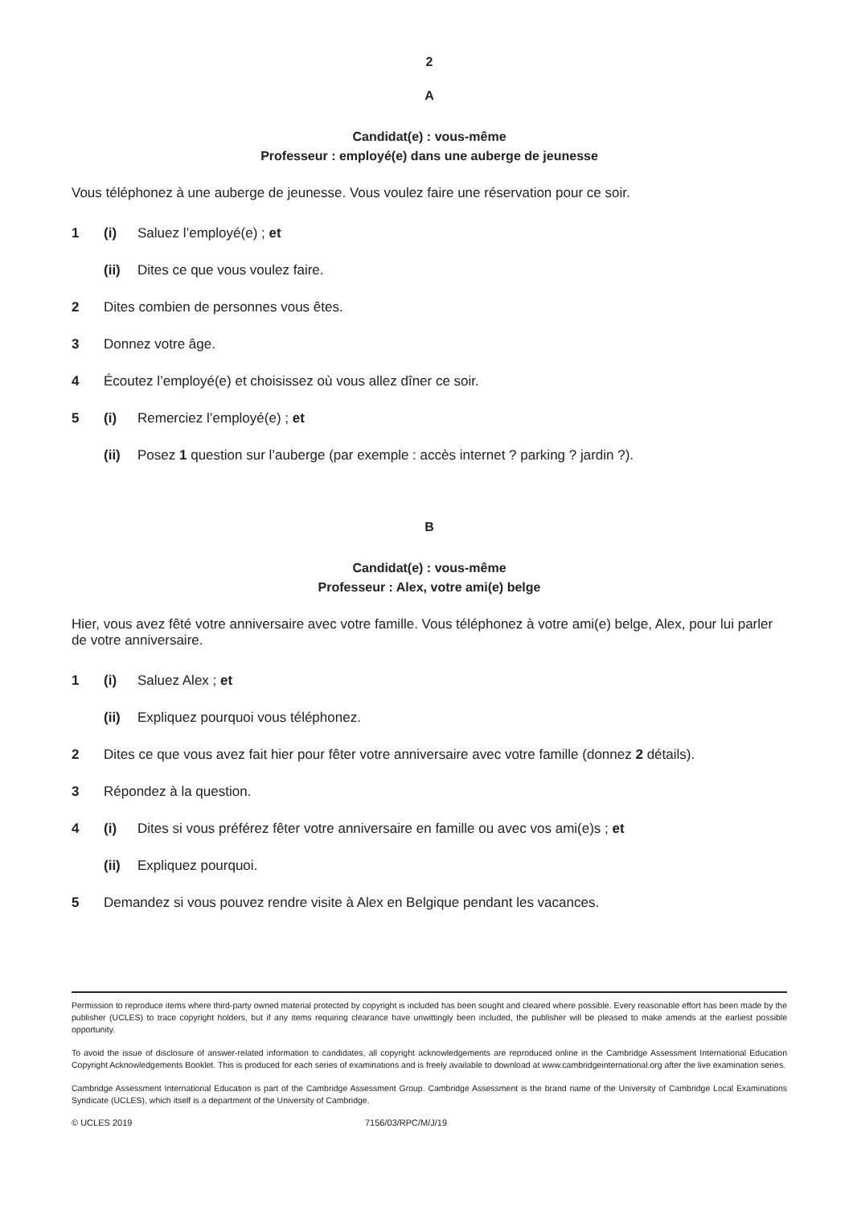2
A
Candidat(e) : vous-même
Professeur : employé(e) dans une auberge de jeunesse
Vous téléphonez à une auberge de jeunesse. Vous voulez faire une réservation pour ce soir.
1 (i) Saluez l’employé(e) ; et
(ii) Dites ce que vous voulez faire.
2 Dites combien de personnes vous êtes.
3 Donnez votre âge.
4 Écoutez l’employé(e) et choisissez où vous allez dîner ce soir.
5 (i) Remerciez l’employé(e) ; et
(ii) Posez 1 question sur l’auberge (par exemple : accès internet ? parking ? jardin ?).
B
Candidat(e) : vous-même
Professeur : Alex, votre ami(e) belge
Hier, vous avez fêté votre anniversaire avec votre famille. Vous téléphonez à votre ami(e) belge, Alex, pour lui parler de votre anniversaire.
1 (i) Saluez Alex ; et
(ii) Expliquez pourquoi vous téléphonez.
2 Dites ce que vous avez fait hier pour fêter votre anniversaire avec votre famille (donnez 2 détails).
3 Répondez à la question.
4 (i) Dites si vous préférez fêter votre anniversaire en famille ou avec vos ami(e)s ; et
(ii) Expliquez pourquoi.
5 Demandez si vous pouvez rendre visite à Alex en Belgique pendant les vacances.
Permission to reproduce items where third-party owned material protected by copyright is included has been sought and cleared where possible. Every reasonable effort has been made by the publisher (UCLES) to trace copyright holders, but if any items requiring clearance have unwittingly been included, the publisher will be pleased to make amends at the earliest possible opportunity.
To avoid the issue of disclosure of answer-related information to candidates, all copyright acknowledgements are reproduced online in the Cambridge Assessment International Education Copyright Acknowledgements Booklet. This is produced for each series of examinations and is freely available to download at www.cambridgeinternational.org after the live examination series.
Cambridge Assessment International Education is part of the Cambridge Assessment Group. Cambridge Assessment is the brand name of the University of Cambridge Local Examinations Syndicate (UCLES), which itself is a department of the University of Cambridge.
© UCLES 2019 7156/03/RPC/M/J/19